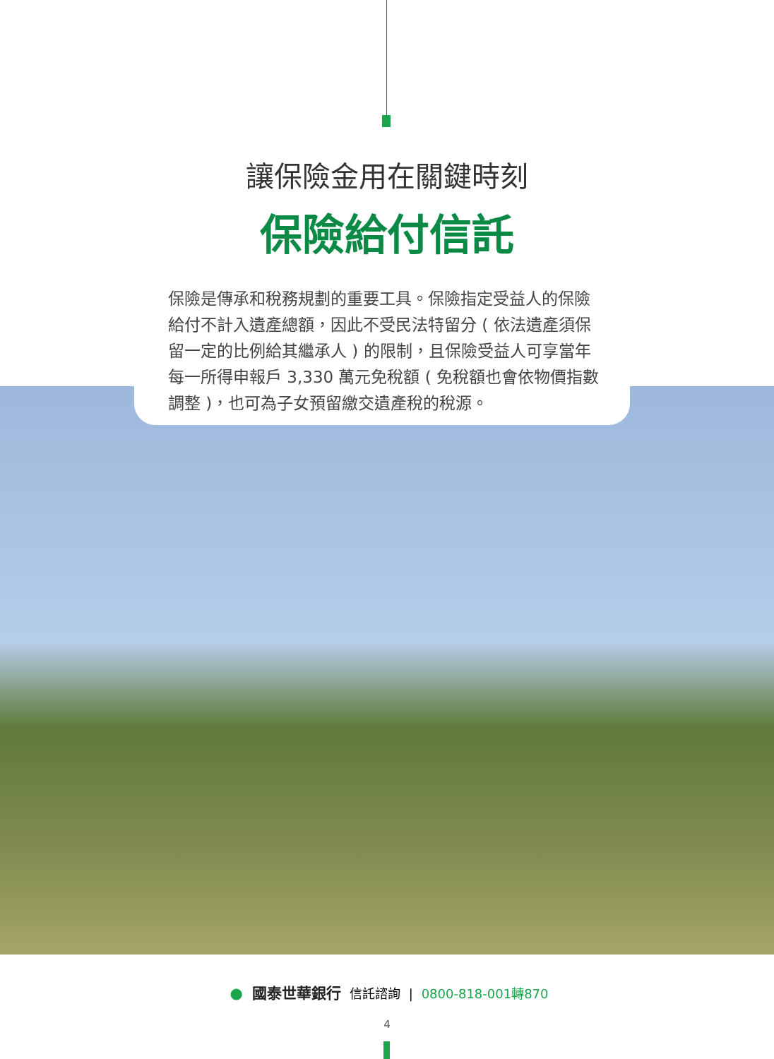讓保險金用在關鍵時刻
保險給付信託
保險是傳承和稅務規劃的重要工具。保險指定受益人的保險給付不計入遺產總額，因此不受民法特留分 ( 依法遺產須保留一定的比例給其繼承人 ) 的限制，且保險受益人可享當年每一所得申報戶 3,330 萬元免稅額 ( 免稅額也會依物價指數調整 )，也可為子女預留繳交遺產稅的稅源。
● 國泰世華銀行 信託諮詢 | 0800-818-001轉870
4